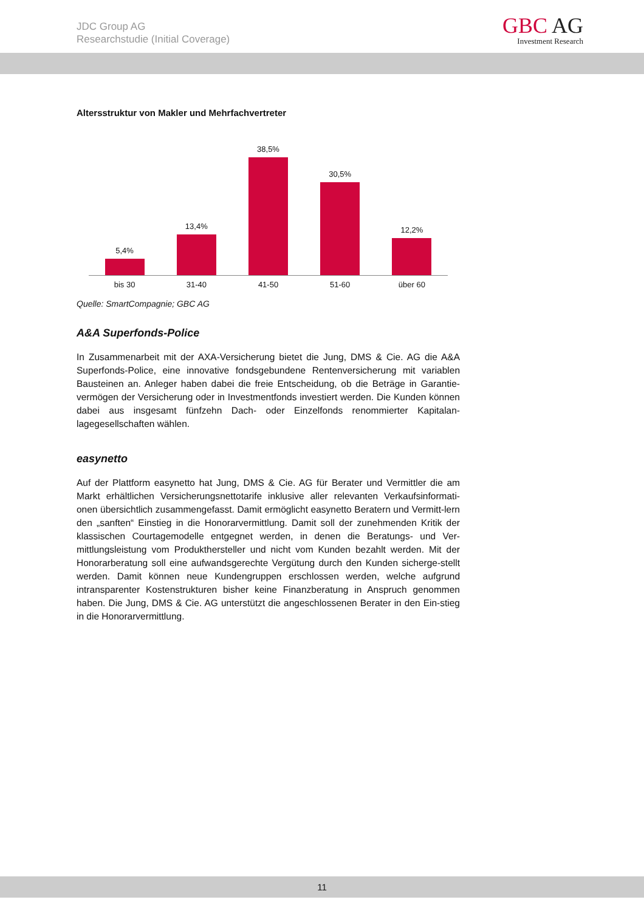JDC Group AG
Researchstudie (Initial Coverage)
GBC AG
Investment Research
Altersstruktur von Makler und Mehrfachvertreter
5,4% 13,4% 38,5% 30,5% 12,2%
bis 30 31-40 41-50 51-60 über 60
Quelle: SmartCompagnie; GBC AG
A&A Superfonds-Police
In Zusammenarbeit mit der AXA-Versicherung bietet die Jung, DMS & Cie. AG die A&A Superfonds-Police, eine innovative fondsgebundene Rentenversicherung mit variablen Bausteinen an. Anleger haben dabei die freie Entscheidung, ob die Beträge in Garantie-vermögen der Versicherung oder in Investmentfonds investiert werden. Die Kunden können dabei aus insgesamt fünfzehn Dach- oder Einzelfonds renommierter Kapitalan-lagegesellschaften wählen.
easynetto
Auf der Plattform easynetto hat Jung, DMS & Cie. AG für Berater und Vermittler die am Markt erhältlichen Versicherungsnettotarife inklusive aller relevanten Verkaufsinformati-onen übersichtlich zusammengefasst. Damit ermöglicht easynetto Beratern und Vermitt-lern den „sanften“ Einstieg in die Honorarvermittlung. Damit soll der zunehmenden Kritik der klassischen Courtagemodelle entgegnet werden, in denen die Beratungs- und Ver-mittlungsleistung vom Produkthersteller und nicht vom Kunden bezahlt werden. Mit der Honorarberatung soll eine aufwandsgerechte Vergütung durch den Kunden sicherge-stellt werden. Damit können neue Kundengruppen erschlossen werden, welche aufgrund intransparenter Kostenstrukturen bisher keine Finanzberatung in Anspruch genommen haben. Die Jung, DMS & Cie. AG unterstützt die angeschlossenen Berater in den Ein-stieg in die Honorarvermittlung.
11